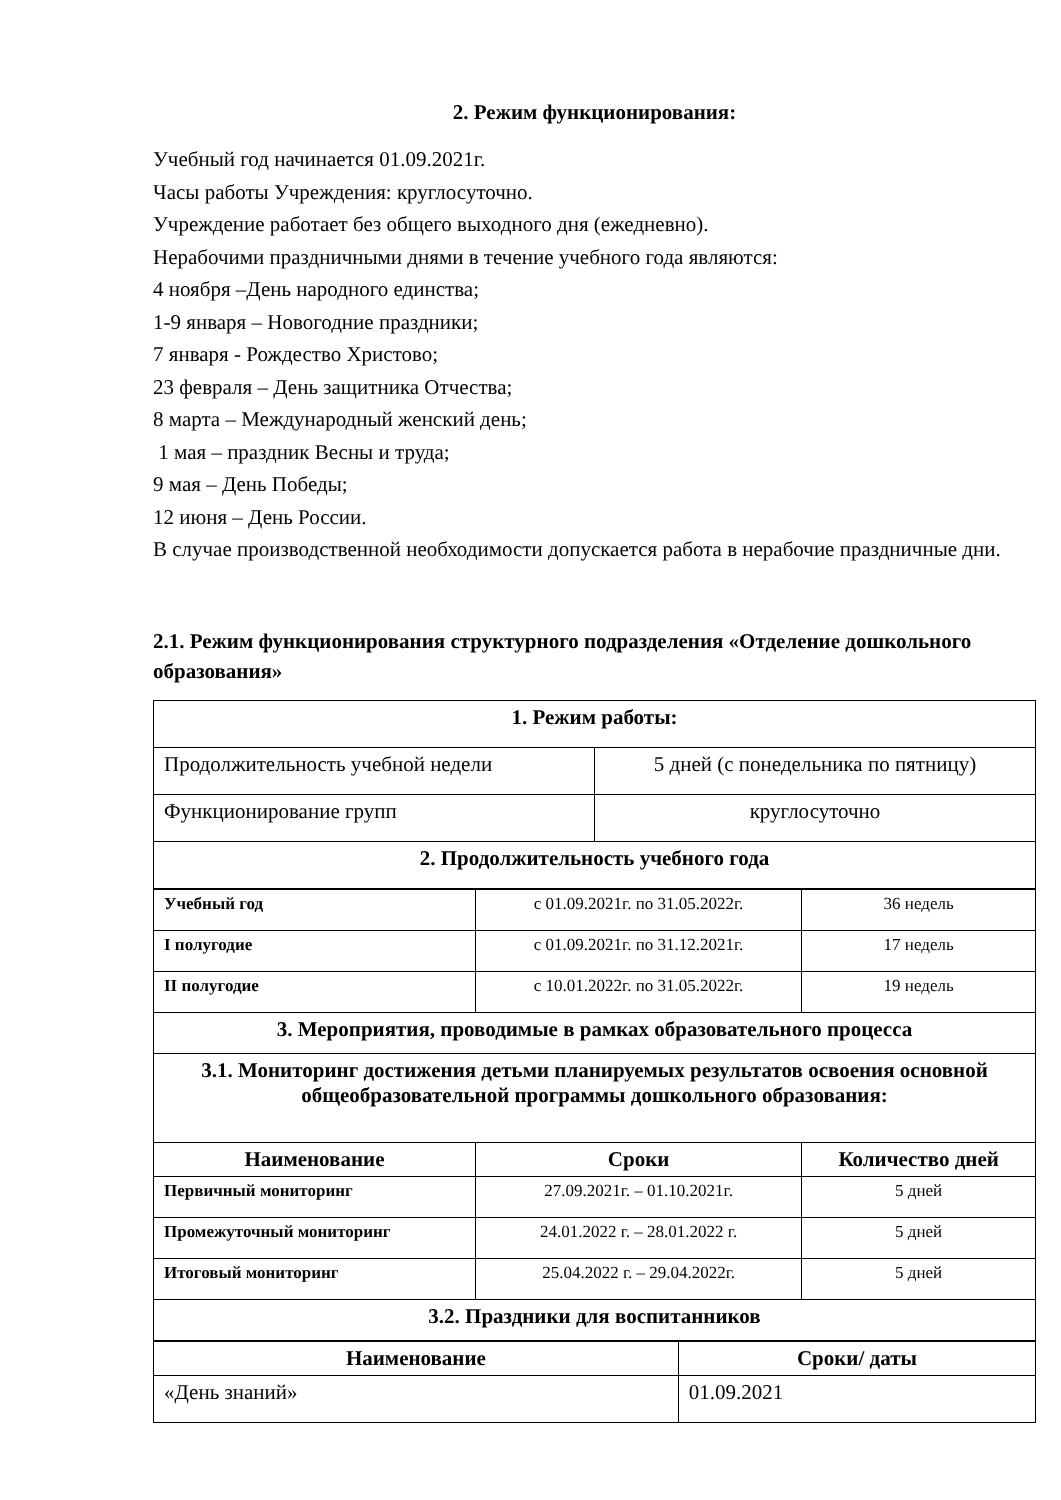2. Режим функционирования:
Учебный год начинается 01.09.2021г.
Часы работы Учреждения: круглосуточно.
Учреждение работает без общего выходного дня (ежедневно).
Нерабочими праздничными днями в течение учебного года являются:
4 ноября –День народного единства;
1-9 января – Новогодние праздники;
7 января - Рождество Христово;
23 февраля – День защитника Отчества;
8 марта – Международный женский день;
1 мая – праздник Весны и труда;
9 мая – День Победы;
12 июня – День России.
В случае производственной необходимости допускается работа в нерабочие праздничные дни.
2.1. Режим функционирования структурного подразделения «Отделение дошкольного образования»
| 1. Режим работы: | |
| Продолжительность учебной недели | 5 дней (с понедельника по пятницу) |
| Функционирование групп | круглосуточно |
| 2. Продолжительность учебного года | |
| Учебный год | с 01.09.2021г. по 31.05.2022г. | 36 недель |
| I полугодие | с 01.09.2021г. по 31.12.2021г. | 17 недель |
| II полугодие | с 10.01.2022г. по 31.05.2022г. | 19 недель |
| 3. Мероприятия, проводимые в рамках образовательного процесса | | |
| 3.1. Мониторинг достижения детьми планируемых результатов освоения основной общеобразовательной программы дошкольного образования: | | |
| Наименование | Сроки | Количество дней |
| Первичный мониторинг | 27.09.2021г. – 01.10.2021г. | 5 дней |
| Промежуточный мониторинг | 24.01.2022 г. – 28.01.2022 г. | 5 дней |
| Итоговый мониторинг | 25.04.2022 г. – 29.04.2022г. | 5 дней |
| 3.2. Праздники для воспитанников | | |
| Наименование | Сроки/ даты |
| --- | --- |
| «День знаний» | 01.09.2021 |